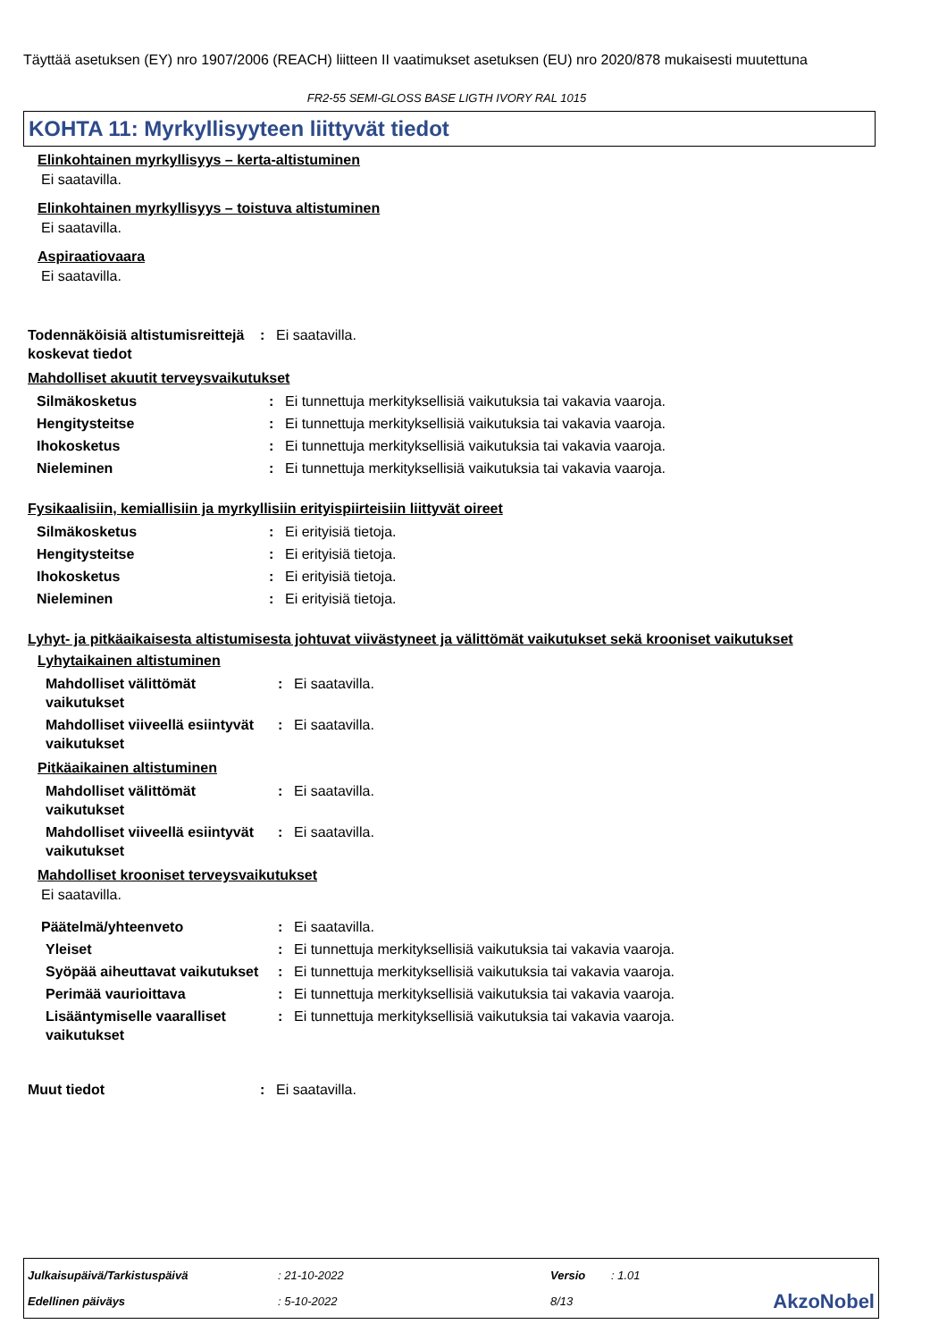Täyttää asetuksen (EY) nro 1907/2006 (REACH) liitteen II vaatimukset asetuksen (EU) nro 2020/878 mukaisesti muutettuna
FR2-55 SEMI-GLOSS BASE LIGTH IVORY RAL 1015
KOHTA 11: Myrkyllisyyteen liittyvät tiedot
Elinkohtainen myrkyllisyys – kerta-altistuminen
Ei saatavilla.
Elinkohtainen myrkyllisyys – toistuva altistuminen
Ei saatavilla.
Aspiraatiovaara
Ei saatavilla.
| Todennäköisiä altistumisreittejä koskevat tiedot | : | Ei saatavilla. |
Mahdolliset akuutit terveysvaikutukset
| Silmäkosketus | : | Ei tunnettuja merkityksellisiä vaikutuksia tai vakavia vaaroja. |
| Hengitysteitse | : | Ei tunnettuja merkityksellisiä vaikutuksia tai vakavia vaaroja. |
| Ihokosketus | : | Ei tunnettuja merkityksellisiä vaikutuksia tai vakavia vaaroja. |
| Nieleminen | : | Ei tunnettuja merkityksellisiä vaikutuksia tai vakavia vaaroja. |
Fysikaalisiin, kemiallisiin ja myrkyllisiin erityispiirteisiin liittyvät oireet
| Silmäkosketus | : | Ei erityisiä tietoja. |
| Hengitysteitse | : | Ei erityisiä tietoja. |
| Ihokosketus | : | Ei erityisiä tietoja. |
| Nieleminen | : | Ei erityisiä tietoja. |
Lyhyt- ja pitkäaikaisesta altistumisesta johtuvat viivästyneet ja välittömät vaikutukset sekä krooniset vaikutukset
Lyhytaikainen altistuminen
| Mahdolliset välittömät vaikutukset | : | Ei saatavilla. |
| Mahdolliset viiveellä esiintyvät vaikutukset | : | Ei saatavilla. |
Pitkäaikainen altistuminen
| Mahdolliset välittömät vaikutukset | : | Ei saatavilla. |
| Mahdolliset viiveellä esiintyvät vaikutukset | : | Ei saatavilla. |
Mahdolliset krooniset terveysvaikutukset
Ei saatavilla.
| Päätelmä/yhteenveto | : | Ei saatavilla. |
| Yleiset | : | Ei tunnettuja merkityksellisiä vaikutuksia tai vakavia vaaroja. |
| Syöpää aiheuttavat vaikutukset | : | Ei tunnettuja merkityksellisiä vaikutuksia tai vakavia vaaroja. |
| Perimää vaurioittava | : | Ei tunnettuja merkityksellisiä vaikutuksia tai vakavia vaaroja. |
| Lisääntymiselle vaaralliset vaikutukset | : | Ei tunnettuja merkityksellisiä vaikutuksia tai vakavia vaaroja. |
| Muut tiedot | : | Ei saatavilla. |
| Julkaisupäivä/Tarkistuspäivä | : 21-10-2022 | Versio | : 1.01 | |
| Edellinen päiväys | : 5-10-2022 | 8/13 | | AkzoNobel |